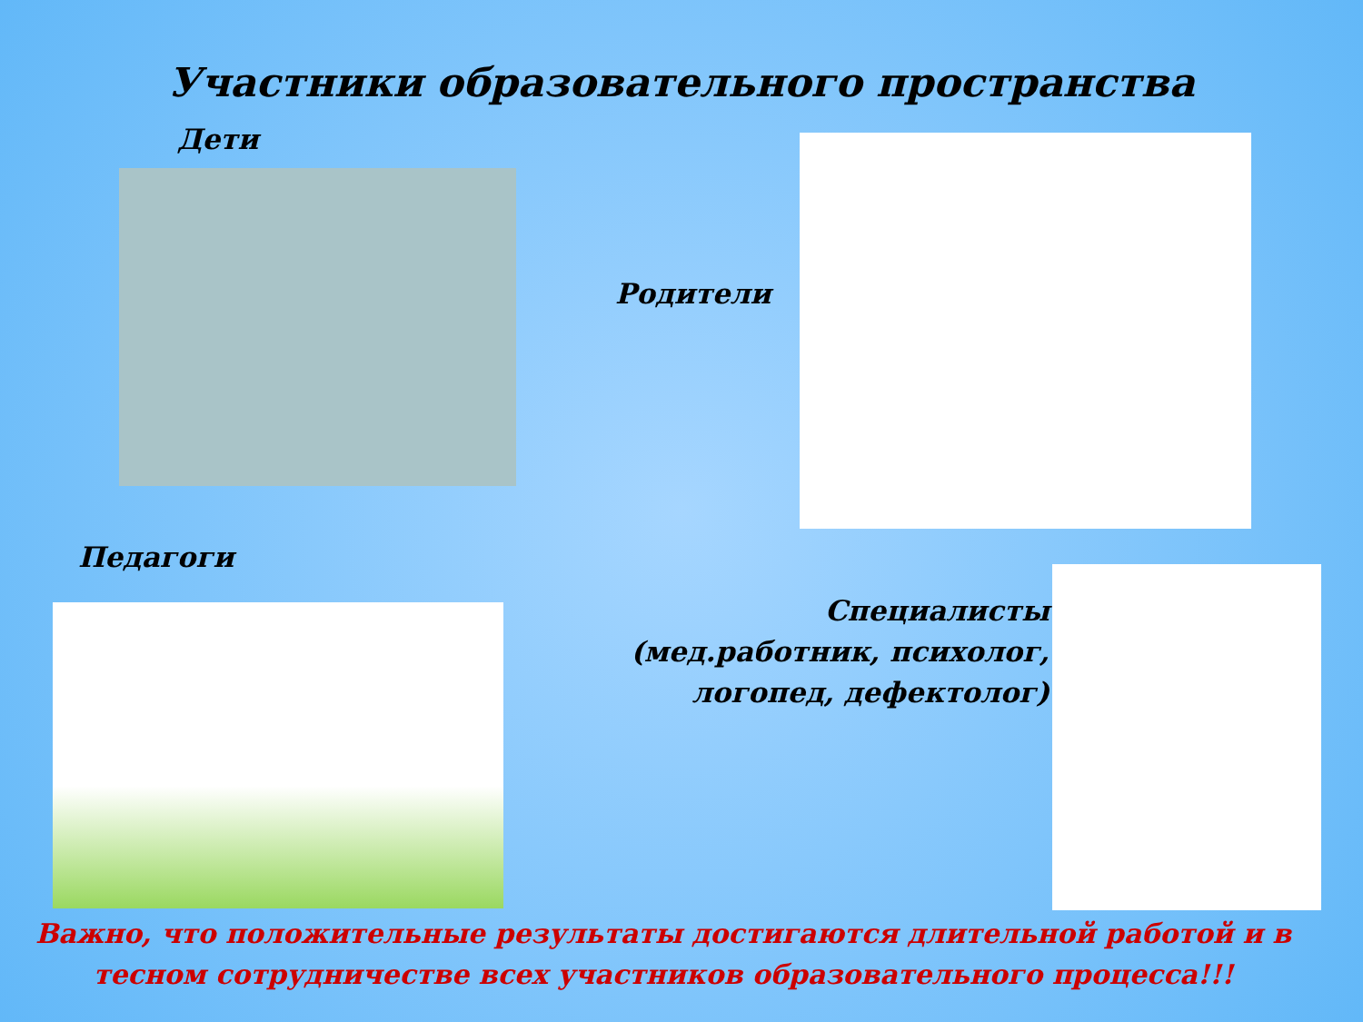Участники образовательного пространства
Дети
Родители
Педагоги
Специалисты (мед.работник, психолог, логопед, дефектолог)
Важно, что положительные результаты достигаются длительной работой и в тесном сотрудничестве всех участников образовательного процесса!!!